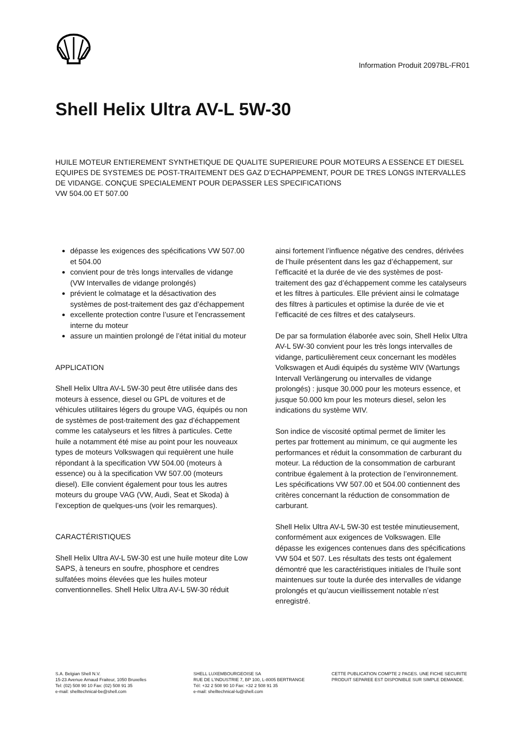Information Produit 2097BL-FR01
Shell Helix Ultra AV-L 5W-30
HUILE MOTEUR ENTIEREMENT SYNTHETIQUE DE QUALITE SUPERIEURE POUR MOTEURS A ESSENCE ET DIESEL EQUIPES DE SYSTEMES DE POST-TRAITEMENT DES GAZ D’ECHAPPEMENT, POUR DE TRES LONGS INTERVALLES DE VIDANGE. CONÇUE SPECIALEMENT POUR DEPASSER LES SPECIFICATIONS
VW 504.00 ET 507.00
dépasse les exigences des spécifications VW 507.00 et 504.00
convient pour de très longs intervalles de vidange (VW Intervalles de vidange prolongés)
prévient le colmatage et la désactivation des systèmes de post-traitement des gaz d’échappement
excellente protection contre l’usure et l’encrassement interne du moteur
assure un maintien prolongé de l’état initial du moteur
APPLICATION
Shell Helix Ultra AV-L 5W-30 peut être utilisée dans des moteurs à essence, diesel ou GPL de voitures et de véhicules utilitaires légers du groupe VAG, équipés ou non de systèmes de post-traitement des gaz d’échappement comme les catalyseurs et les filtres à particules. Cette huile a notamment été mise au point pour les nouveaux types de moteurs Volkswagen qui requièrent une huile répondant à la specification VW 504.00 (moteurs à essence) ou à la specification VW 507.00 (moteurs diesel). Elle convient également pour tous les autres moteurs du groupe VAG (VW, Audi, Seat et Skoda) à l’exception de quelques-uns (voir les remarques).
CARACTÉRISTIQUES
Shell Helix Ultra AV-L 5W-30 est une huile moteur dite Low SAPS, à teneurs en soufre, phosphore et cendres sulfatées moins élevées que les huiles moteur conventionnelles. Shell Helix Ultra AV-L 5W-30 réduit
ainsi fortement l’influence négative des cendres, dérivées de l’huile présentent dans les gaz d’échappement, sur l’efficacité et la durée de vie des systèmes de post-traitement des gaz d’échappement comme les catalyseurs et les filtres à particules. Elle prévient ainsi le colmatage des filtres à particules et optimise la durée de vie et l’efficacité de ces filtres et des catalyseurs.
De par sa formulation élaborée avec soin, Shell Helix Ultra AV-L 5W-30 convient pour les très longs intervalles de vidange, particulièrement ceux concernant les modèles Volkswagen et Audi équipés du système WIV (Wartungs Intervall Verlängerung ou intervalles de vidange prolongés) : jusque 30.000 pour les moteurs essence, et jusque 50.000 km pour les moteurs diesel, selon les indications du système WIV.
Son indice de viscosité optimal permet de limiter les pertes par frottement au minimum, ce qui augmente les performances et réduit la consommation de carburant du moteur. La réduction de la consommation de carburant contribue également à la protection de l’environnement. Les spécifications VW 507.00 et 504.00 contiennent des critères concernant la réduction de consommation de carburant.
Shell Helix Ultra AV-L 5W-30 est testée minutieusement, conformément aux exigences de Volkswagen. Elle dépasse les exigences contenues dans des spécifications VW 504 et 507. Les résultats des tests ont également démontré que les caractéristiques initiales de l’huile sont maintenues sur toute la durée des intervalles de vidange prolongés et qu’aucun vieillissement notable n’est enregistré.
S.A. Belgian Shell N.V.
15-23 Avenue Arnaud Fraiteur, 1050 Bruxelles
Tel: (02) 508 90 10 Fax: (02) 508 91 35
e-mail: shelltechnical-be@shell.com
SHELL LUXEMBOURGEOISE SA
RUE DE L'INDUSTRIE 7, BP 100, L-8005 BERTRANGE
Tél: +32 2 508 90 10 Fax: +32 2 508 91 35
e-mail: shelltechnical-lu@shell.com
CETTE PUBLICATION COMPTE 2 PAGES. UNE FICHE SECURITE PRODUIT SEPAREE EST DISPONIBLE SUR SIMPLE DEMANDE.